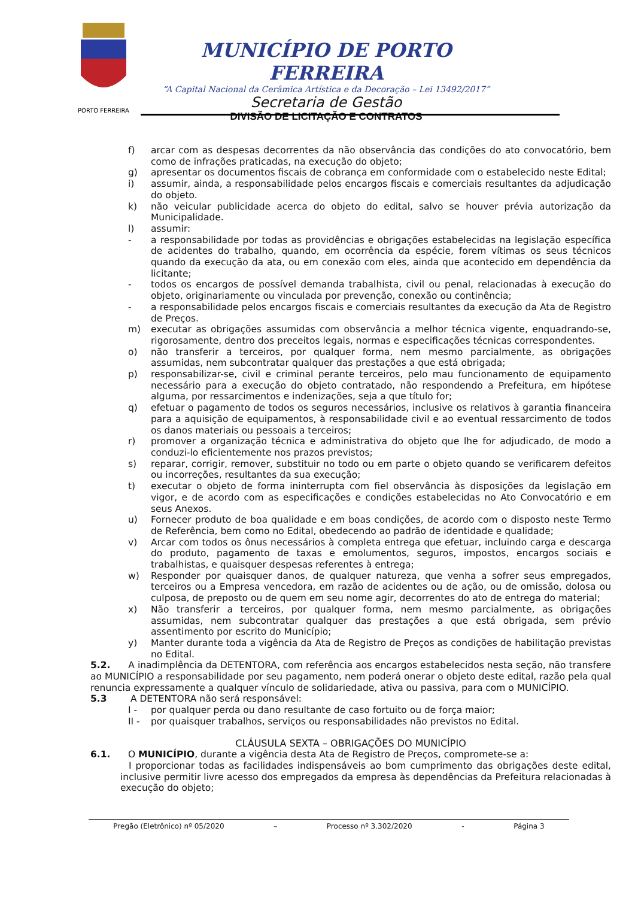PORTO FERREIRA
MUNICÍPIO DE PORTO FERREIRA
“A Capital Nacional da Cerâmica Artística e da Decoração – Lei 13492/2017”
Secretaria de Gestão
DIVISÃO DE LICITAÇÃO E CONTRATOS
f) arcar com as despesas decorrentes da não observância das condições do ato convocatório, bem como de infrações praticadas, na execução do objeto;
g) apresentar os documentos fiscais de cobrança em conformidade com o estabelecido neste Edital;
i) assumir, ainda, a responsabilidade pelos encargos fiscais e comerciais resultantes da adjudicação do objeto.
k) não veicular publicidade acerca do objeto do edital, salvo se houver prévia autorização da Municipalidade.
l) assumir:
- a responsabilidade por todas as providências e obrigações estabelecidas na legislação específica de acidentes do trabalho, quando, em ocorrência da espécie, forem vítimas os seus técnicos quando da execução da ata, ou em conexão com eles, ainda que acontecido em dependência da licitante;
- todos os encargos de possível demanda trabalhista, civil ou penal, relacionadas à execução do objeto, originariamente ou vinculada por prevenção, conexão ou continência;
- a responsabilidade pelos encargos fiscais e comerciais resultantes da execução da Ata de Registro de Preços.
m) executar as obrigações assumidas com observância a melhor técnica vigente, enquadrando-se, rigorosamente, dentro dos preceitos legais, normas e especificações técnicas correspondentes.
o) não transferir a terceiros, por qualquer forma, nem mesmo parcialmente, as obrigações assumidas, nem subcontratar qualquer das prestações a que está obrigada;
p) responsabilizar-se, civil e criminal perante terceiros, pelo mau funcionamento de equipamento necessário para a execução do objeto contratado, não respondendo a Prefeitura, em hipótese alguma, por ressarcimentos e indenizações, seja a que título for;
q) efetuar o pagamento de todos os seguros necessários, inclusive os relativos à garantia financeira para a aquisição de equipamentos, à responsabilidade civil e ao eventual ressarcimento de todos os danos materiais ou pessoais a terceiros;
r) promover a organização técnica e administrativa do objeto que lhe for adjudicado, de modo a conduzi-lo eficientemente nos prazos previstos;
s) reparar, corrigir, remover, substituir no todo ou em parte o objeto quando se verificarem defeitos ou incorreções, resultantes da sua execução;
t) executar o objeto de forma ininterrupta com fiel observância às disposições da legislação em vigor, e de acordo com as especificações e condições estabelecidas no Ato Convocatório e em seus Anexos.
u) Fornecer produto de boa qualidade e em boas condições, de acordo com o disposto neste Termo de Referência, bem como no Edital, obedecendo ao padrão de identidade e qualidade;
v) Arcar com todos os ônus necessários à completa entrega que efetuar, incluindo carga e descarga do produto, pagamento de taxas e emolumentos, seguros, impostos, encargos sociais e trabalhistas, e quaisquer despesas referentes à entrega;
w) Responder por quaisquer danos, de qualquer natureza, que venha a sofrer seus empregados, terceiros ou a Empresa vencedora, em razão de acidentes ou de ação, ou de omissão, dolosa ou culposa, de preposto ou de quem em seu nome agir, decorrentes do ato de entrega do material;
x) Não transferir a terceiros, por qualquer forma, nem mesmo parcialmente, as obrigações assumidas, nem subcontratar qualquer das prestações a que está obrigada, sem prévio assentimento por escrito do Município;
y) Manter durante toda a vigência da Ata de Registro de Preços as condições de habilitação previstas no Edital.
5.2. A inadimplência da DETENTORA, com referência aos encargos estabelecidos nesta seção, não transfere ao MUNICÍPIO a responsabilidade por seu pagamento, nem poderá onerar o objeto deste edital, razão pela qual renuncia expressamente a qualquer vínculo de solidariedade, ativa ou passiva, para com o MUNICÍPIO.
5.3 A DETENTORA não será responsável:
I - por qualquer perda ou dano resultante de caso fortuito ou de força maior;
II - por quaisquer trabalhos, serviços ou responsabilidades não previstos no Edital.
CLÁUSULA SEXTA – OBRIGAÇÕES DO MUNICÍPIO
6.1. O MUNICÍPIO, durante a vigência desta Ata de Registro de Preços, compromete-se a:
I proporcionar todas as facilidades indispensáveis ao bom cumprimento das obrigações deste edital, inclusive permitir livre acesso dos empregados da empresa às dependências da Prefeitura relacionadas à execução do objeto;
Pregão (Eletrônico) nº 05/2020 – Processo nº 3.302/2020 - Página 3